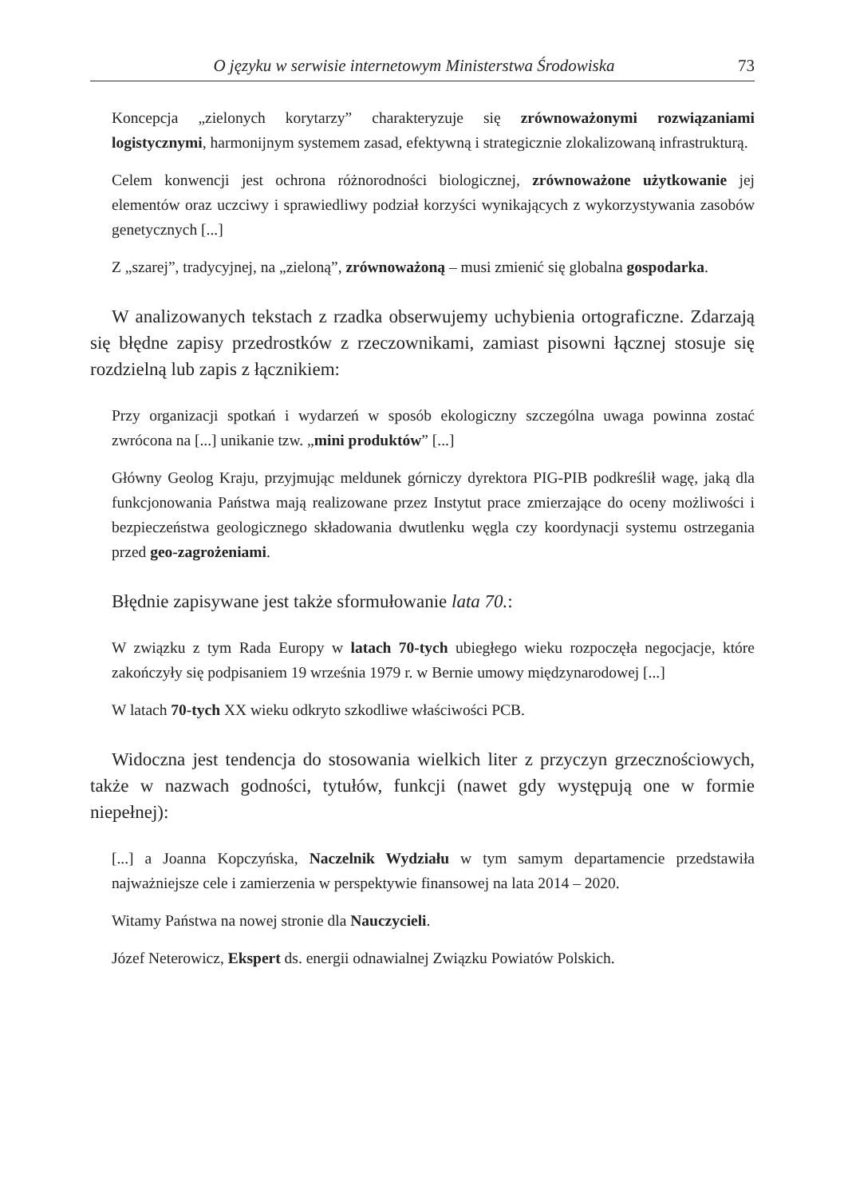O języku w serwisie internetowym Ministerstwa Środowiska 73
Koncepcja „zielonych korytarzy” charakteryzuje się zrównoważonymi rozwiązaniami logistycznymi, harmonijnym systemem zasad, efektywną i strategicznie zlokalizowaną infrastrukturą.
Celem konwencji jest ochrona różnorodności biologicznej, zrównoważone użytkowanie jej elementów oraz uczciwy i sprawiedliwy podział korzyści wynikających z wykorzystywania zasobów genetycznych [...]
Z „szarej”, tradycyjnej, na „zieloną”, zrównoważoną – musi zmienić się globalna gospodarka.
W analizowanych tekstach z rzadka obserwujemy uchybienia ortograficzne. Zdarzają się błędne zapisy przedrostków z rzeczownikami, zamiast pisowni łącznej stosuje się rozdzielną lub zapis z łącznikiem:
Przy organizacji spotkań i wydarzeń w sposób ekologiczny szczególna uwaga powinna zostać zwrócona na [...] unikanie tzw. „mini produktów” [...]
Główny Geolog Kraju, przyjmując meldunek górniczy dyrektora PIG-PIB podkreślił wagę, jaką dla funkcjonowania Państwa mają realizowane przez Instytut prace zmierzające do oceny możliwości i bezpieczeństwa geologicznego składowania dwutlenku węgla czy koordynacji systemu ostrzegania przed geo-zagrożeniami.
Błędnie zapisywane jest także sformułowanie lata 70.:
W związku z tym Rada Europy w latach 70-tych ubiegłego wieku rozpoczęła negocjacje, które zakończyły się podpisaniem 19 września 1979 r. w Bernie umowy międzynarodowej [...]
W latach 70-tych XX wieku odkryto szkodliwe właściwości PCB.
Widoczna jest tendencja do stosowania wielkich liter z przyczyn grzecznościowych, także w nazwach godności, tytułów, funkcji (nawet gdy występują one w formie niepełnej):
[...] a Joanna Kopczyńska, Naczelnik Wydziału w tym samym departamencie przedstawiła najważniejsze cele i zamierzenia w perspektywie finansowej na lata 2014 – 2020.
Witamy Państwa na nowej stronie dla Nauczycieli.
Józef Neterowicz, Ekspert ds. energii odnawialnej Związku Powiatów Polskich.